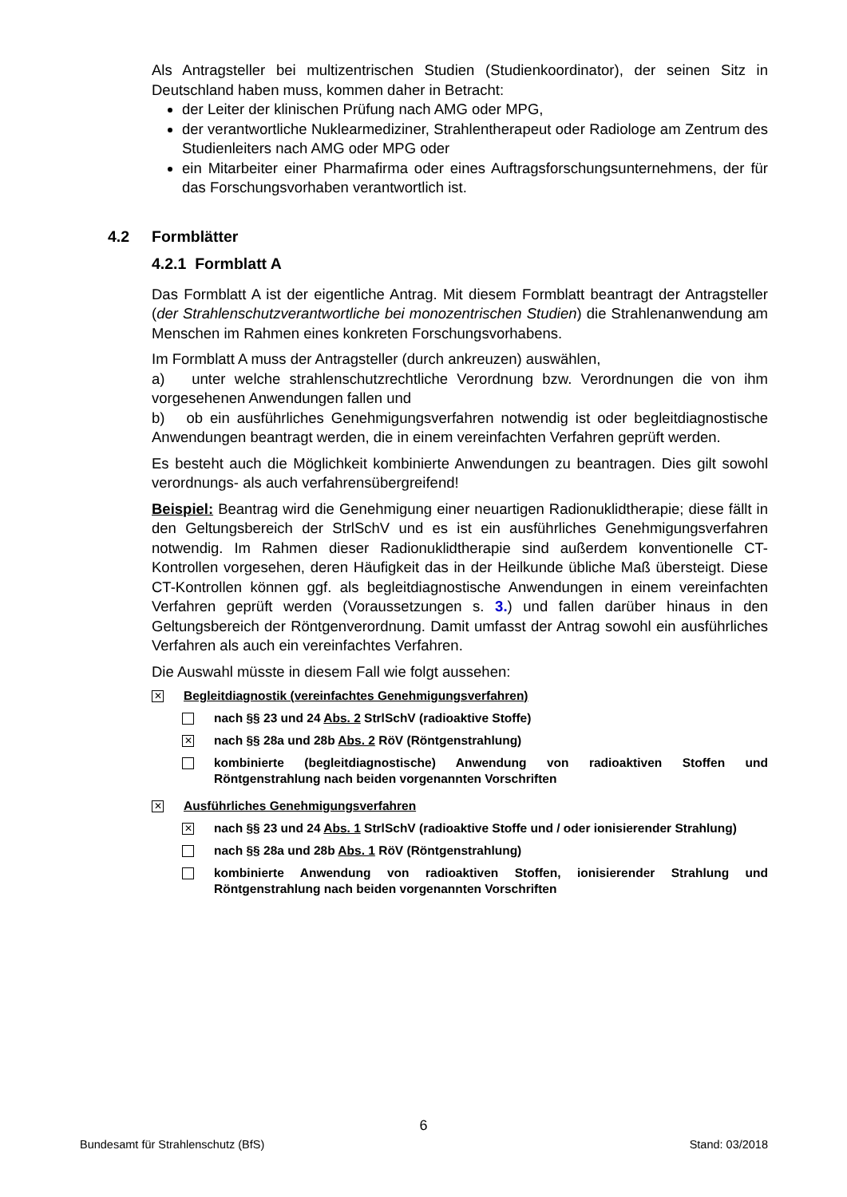Als Antragsteller bei multizentrischen Studien (Studienkoordinator), der seinen Sitz in Deutschland haben muss, kommen daher in Betracht:
der Leiter der klinischen Prüfung nach AMG oder MPG,
der verantwortliche Nuklearmediziner, Strahlentherapeut oder Radiologe am Zentrum des Studienleiters nach AMG oder MPG oder
ein Mitarbeiter einer Pharmafirma oder eines Auftragsforschungsunternehmens, der für das Forschungsvorhaben verantwortlich ist.
4.2 Formblätter
4.2.1 Formblatt A
Das Formblatt A ist der eigentliche Antrag. Mit diesem Formblatt beantragt der Antragsteller (der Strahlenschutzverantwortliche bei monozentrischen Studien) die Strahlenanwendung am Menschen im Rahmen eines konkreten Forschungsvorhabens.
Im Formblatt A muss der Antragsteller (durch ankreuzen) auswählen,
a) unter welche strahlenschutzrechtliche Verordnung bzw. Verordnungen die von ihm vorgesehenen Anwendungen fallen und
b) ob ein ausführliches Genehmigungsverfahren notwendig ist oder begleitdiagnostische Anwendungen beantragt werden, die in einem vereinfachten Verfahren geprüft werden.
Es besteht auch die Möglichkeit kombinierte Anwendungen zu beantragen. Dies gilt sowohl verordnungs- als auch verfahrensübergreifend!
Beispiel: Beantrag wird die Genehmigung einer neuartigen Radionuklidtherapie; diese fällt in den Geltungsbereich der StrlSchV und es ist ein ausführliches Genehmigungsverfahren notwendig. Im Rahmen dieser Radionuklidtherapie sind außerdem konventionelle CT-Kontrollen vorgesehen, deren Häufigkeit das in der Heilkunde übliche Maß übersteigt. Diese CT-Kontrollen können ggf. als begleitdiagnostische Anwendungen in einem vereinfachten Verfahren geprüft werden (Voraussetzungen s. 3.) und fallen darüber hinaus in den Geltungsbereich der Röntgenverordnung. Damit umfasst der Antrag sowohl ein ausführliches Verfahren als auch ein vereinfachtes Verfahren.
Die Auswahl müsste in diesem Fall wie folgt aussehen:
✕
Begleitdiagnostik (vereinfachtes Genehmigungsverfahren)
nach §§ 23 und 24 Abs. 2 StrlSchV (radioaktive Stoffe)
✕
nach §§ 28a und 28b Abs. 2 RöV (Röntgenstrahlung)
kombinierte (begleitdiagnostische) Anwendung von radioaktiven Stoffen und Röntgenstrahlung nach beiden vorgenannten Vorschriften
✕
Ausführliches Genehmigungsverfahren
✕
nach §§ 23 und 24 Abs. 1 StrlSchV (radioaktive Stoffe und / oder ionisierender Strahlung)
nach §§ 28a und 28b Abs. 1 RöV (Röntgenstrahlung)
kombinierte Anwendung von radioaktiven Stoffen, ionisierender Strahlung und Röntgenstrahlung nach beiden vorgenannten Vorschriften
6
Bundesamt für Strahlenschutz (BfS) Stand: 03/2018